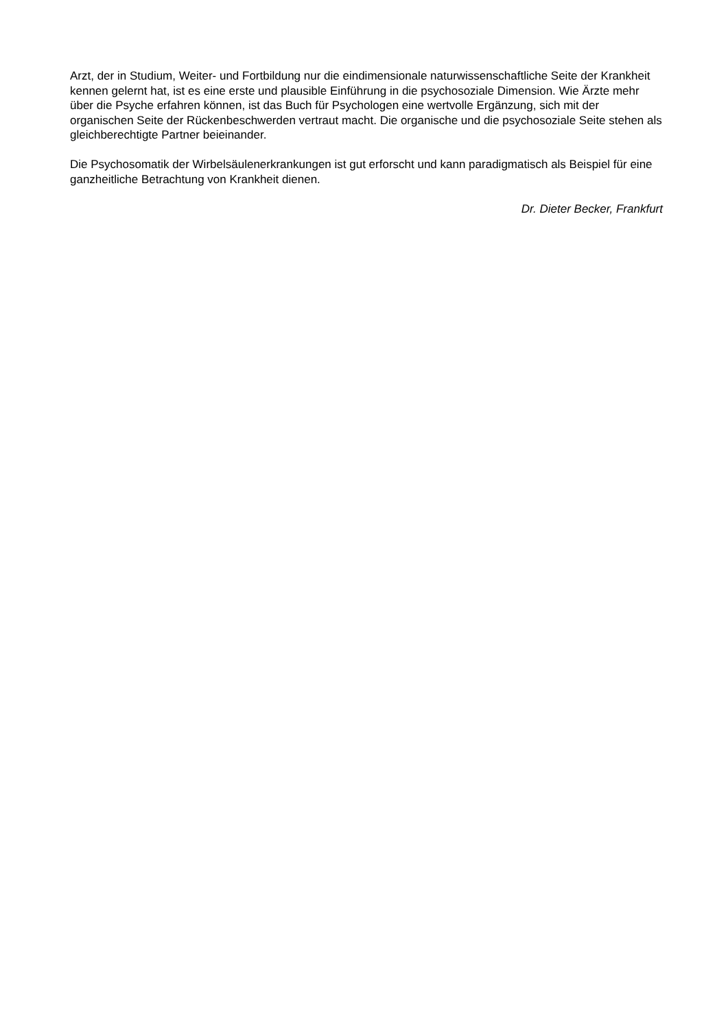Arzt, der in Studium, Weiter- und Fortbildung nur die eindimensionale naturwissenschaftliche Seite der Krankheit kennen gelernt hat, ist es eine erste und plausible Einführung in die psychosoziale Dimension. Wie Ärzte mehr über die Psyche erfahren können, ist das Buch für Psychologen eine wertvolle Ergänzung, sich mit der organischen Seite der Rückenbeschwerden vertraut macht. Die organische und die psychosoziale Seite stehen als gleichberechtigte Partner beieinander.
Die Psychosomatik der Wirbelsäulenerkrankungen ist gut erforscht und kann paradigmatisch als Beispiel für eine ganzheitliche Betrachtung von Krankheit dienen.
Dr. Dieter Becker, Frankfurt